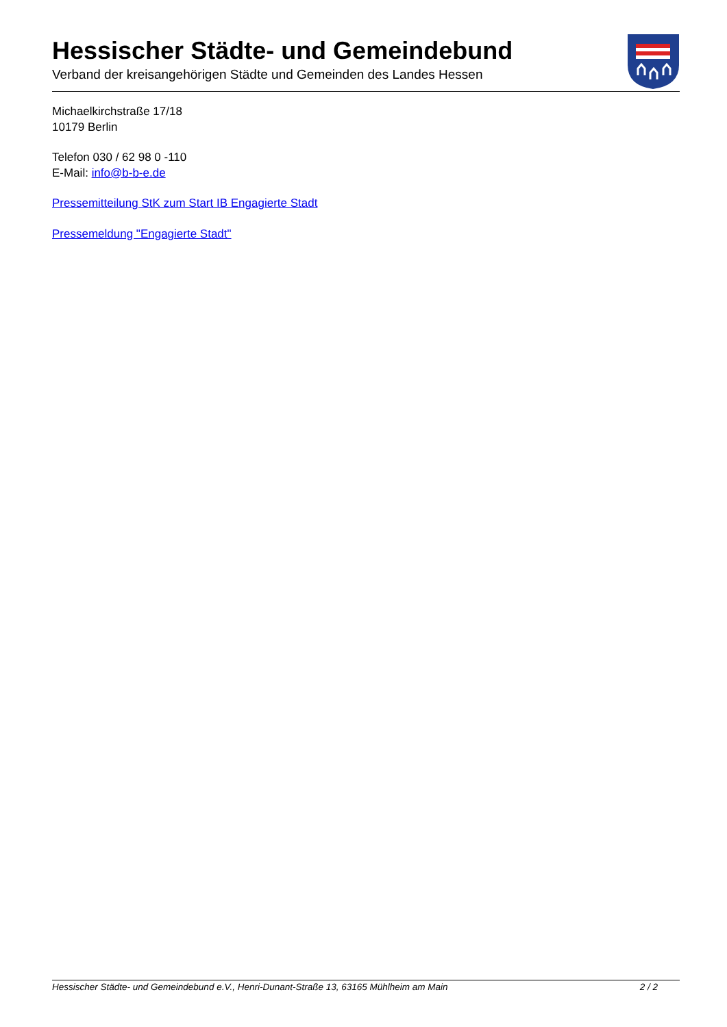Hessischer Städte- und Gemeindebund
Verband der kreisangehörigen Städte und Gemeinden des Landes Hessen
Michaelkirchstraße 17/18
10179 Berlin
Telefon 030 / 62 98 0 -110
E-Mail: info@b-b-e.de
Pressemitteilung StK zum Start IB Engagierte Stadt
Pressemeldung "Engagierte Stadt"
Hessischer Städte- und Gemeindebund e.V., Henri-Dunant-Straße 13, 63165 Mühlheim am Main 2 / 2